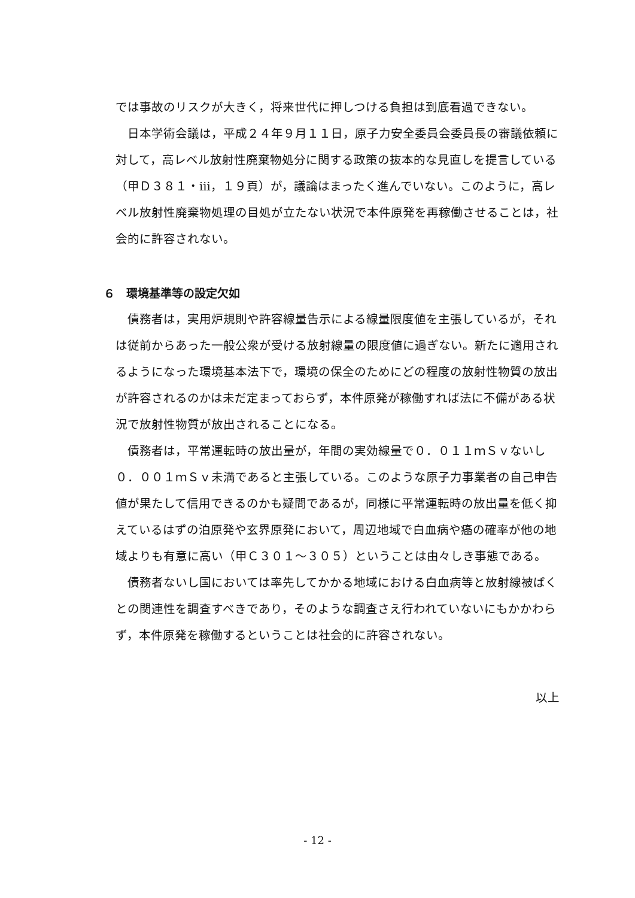では事故のリスクが大きく，将来世代に押しつける負担は到底看過できない。
日本学術会議は，平成２４年９月１１日，原子力安全委員会委員長の審議依頼に対して，高レベル放射性廃棄物処分に関する政策の抜本的な見直しを提言している（甲Ｄ３８１・ⅲ，１９頁）が，議論はまったく進んでいない。このように，高レベル放射性廃棄物処理の目処が立たない状況で本件原発を再稼働させることは，社会的に許容されない。
６　環境基準等の設定欠如
債務者は，実用炉規則や許容線量告示による線量限度値を主張しているが，それは従前からあった一般公衆が受ける放射線量の限度値に過ぎない。新たに適用されるようになった環境基本法下で，環境の保全のためにどの程度の放射性物質の放出が許容されるのかは未だ定まっておらず，本件原発が稼働すれば法に不備がある状況で放射性物質が放出されることになる。
債務者は，平常運転時の放出量が，年間の実効線量で０．０１１ｍＳｖないし０．００１ｍＳｖ未満であると主張している。このような原子力事業者の自己申告値が果たして信用できるのかも疑問であるが，同様に平常運転時の放出量を低く抑えているはずの泊原発や玄界原発において，周辺地域で白血病や癌の確率が他の地域よりも有意に高い（甲Ｃ３０１～３０５）ということは由々しき事態である。
債務者ないし国においては率先してかかる地域における白血病等と放射線被ばくとの関連性を調査すべきであり，そのような調査さえ行われていないにもかかわらず，本件原発を稼働するということは社会的に許容されない。
以上
- 12 -